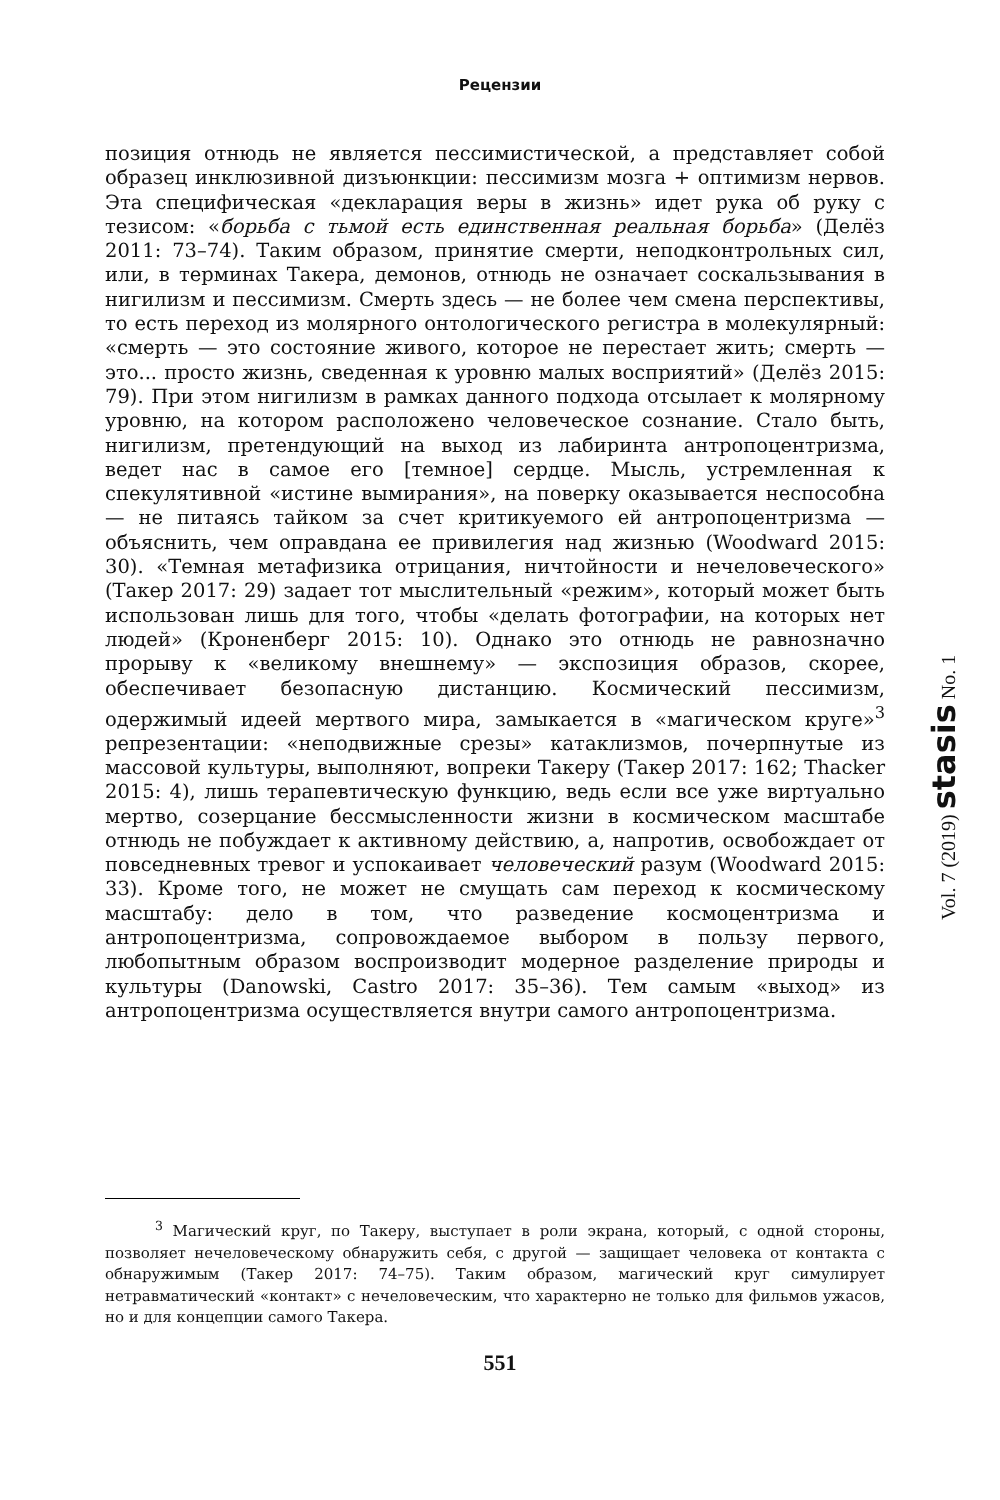Рецензии
позиция отнюдь не является пессимистической, а представляет собой образец инклюзивной дизъюнкции: пессимизм мозга + оптимизм нервов. Эта специфическая «декларация веры в жизнь» идет рука об руку с тезисом: «борьба с тьмой есть единственная реальная борьба» (Делёз 2011: 73–74). Таким образом, принятие смерти, неподконтрольных сил, или, в терминах Такера, демонов, отнюдь не означает соскальзывания в нигилизм и пессимизм. Смерть здесь — не более чем смена перспективы, то есть переход из молярного онтологического регистра в молекулярный: «смерть — это состояние живого, которое не перестает жить; смерть — это... просто жизнь, сведенная к уровню малых восприятий» (Делёз 2015: 79). При этом нигилизм в рамках данного подхода отсылает к молярному уровню, на котором расположено человеческое сознание. Стало быть, нигилизм, претендующий на выход из лабиринта антропоцентризма, ведет нас в самое его [темное] сердце. Мысль, устремленная к спекулятивной «истине вымирания», на поверку оказывается неспособна — не питаясь тайком за счет критикуемого ей антропоцентризма — объяснить, чем оправдана ее привилегия над жизнью (Woodward 2015: 30). «Темная метафизика отрицания, ничтойности и нечеловеческого» (Такер 2017: 29) задает тот мыслительный «режим», который может быть использован лишь для того, чтобы «делать фотографии, на которых нет людей» (Кроненберг 2015: 10). Однако это отнюдь не равнозначно прорыву к «великому внешнему» — экспозиция образов, скорее, обеспечивает безопасную дистанцию. Космический пессимизм, одержимый идеей мертвого мира, замыкается в «магическом круге»<sup>3</sup> репрезентации: «неподвижные срезы» катаклизмов, почерпнутые из массовой культуры, выполняют, вопреки Такеру (Такер 2017: 162; Thacker 2015: 4), лишь терапевтическую функцию, ведь если все уже виртуально мертво, созерцание бессмысленности жизни в космическом масштабе отнюдь не побуждает к активному действию, а, напротив, освобождает от повседневных тревог и успокаивает человеческий разум (Woodward 2015: 33). Кроме того, не может не смущать сам переход к космическому масштабу: дело в том, что разведение космоцентризма и антропоцентризма, сопровождаемое выбором в пользу первого, любопытным образом воспроизводит модерное разделение природы и культуры (Danowski, Castro 2017: 35–36). Тем самым «выход» из антропоцентризма осуществляется внутри самого антропоцентризма.
<sup>3</sup> Магический круг, по Такеру, выступает в роли экрана, который, с одной стороны, позволяет нечеловеческому обнаружить себя, с другой — защищает человека от контакта с обнаружимым (Такер 2017: 74–75). Таким образом, магический круг симулирует нетравматический «контакт» с нечеловеческим, что характерно не только для фильмов ужасов, но и для концепции самого Такера.
551
Vol. 7 (2019) stasis No. 1